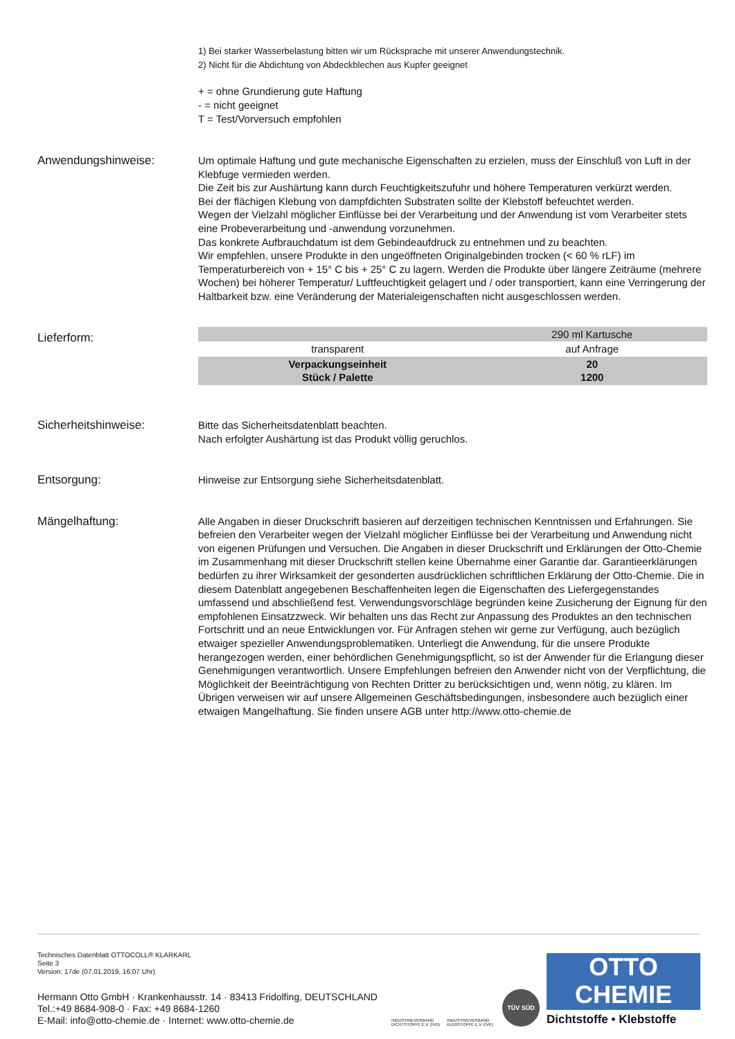1) Bei starker Wasserbelastung bitten wir um Rücksprache mit unserer Anwendungstechnik.
2) Nicht für die Abdichtung von Abdeckblechen aus Kupfer geeignet
+ = ohne Grundierung gute Haftung
- = nicht geeignet
T = Test/Vorversuch empfohlen
Anwendungshinweise: Um optimale Haftung und gute mechanische Eigenschaften zu erzielen, muss der Einschluß von Luft in der Klebfuge vermieden werden.
Die Zeit bis zur Aushärtung kann durch Feuchtigkeitszufuhr und höhere Temperaturen verkürzt werden.
Bei der flächigen Klebung von dampfdichten Substraten sollte der Klebstoff befeuchtet werden.
Wegen der Vielzahl möglicher Einflüsse bei der Verarbeitung und der Anwendung ist vom Verarbeiter stets eine Probeverarbeitung und -anwendung vorzunehmen.
Das konkrete Aufbrauchdatum ist dem Gebindeaufdruck zu entnehmen und zu beachten.
Wir empfehlen, unsere Produkte in den ungeöffneten Originalgebinden trocken (< 60 % rLF) im Temperaturbereich von + 15° C bis + 25° C zu lagern. Werden die Produkte über längere Zeiträume (mehrere Wochen) bei höherer Temperatur/ Luftfeuchtigkeit gelagert und / oder transportiert, kann eine Verringerung der Haltbarkeit bzw. eine Veränderung der Materialeigenschaften nicht ausgeschlossen werden.
Lieferform:
| | 290 ml Kartusche |
| transparent | auf Anfrage |
| Verpackungseinheit Stück / Palette | 20 1200 |
Sicherheitshinweise: Bitte das Sicherheitsdatenblatt beachten.
Nach erfolgter Aushärtung ist das Produkt völlig geruchlos.
Entsorgung: Hinweise zur Entsorgung siehe Sicherheitsdatenblatt.
Mängelhaftung: Alle Angaben in dieser Druckschrift basieren auf derzeitigen technischen Kenntnissen und Erfahrungen. Sie befreien den Verarbeiter wegen der Vielzahl möglicher Einflüsse bei der Verarbeitung und Anwendung nicht von eigenen Prüfungen und Versuchen. Die Angaben in dieser Druckschrift und Erklärungen der Otto-Chemie im Zusammenhang mit dieser Druckschrift stellen keine Übernahme einer Garantie dar. Garantieerklärungen bedürfen zu ihrer Wirksamkeit der gesonderten ausdrücklichen schriftlichen Erklärung der Otto-Chemie. Die in diesem Datenblatt angegebenen Beschaffenheiten legen die Eigenschaften des Liefergegenstandes umfassend und abschließend fest. Verwendungsvorschläge begründen keine Zusicherung der Eignung für den empfohlenen Einsatzzweck. Wir behalten uns das Recht zur Anpassung des Produktes an den technischen Fortschritt und an neue Entwicklungen vor. Für Anfragen stehen wir gerne zur Verfügung, auch bezüglich etwaiger spezieller Anwendungsproblematiken. Unterliegt die Anwendung, für die unsere Produkte herangezogen werden, einer behördlichen Genehmigungspflicht, so ist der Anwender für die Erlangung dieser Genehmigungen verantwortlich. Unsere Empfehlungen befreien den Anwender nicht von der Verpflichtung, die Möglichkeit der Beeinträchtigung von Rechten Dritter zu berücksichtigen und, wenn nötig, zu klären. Im Übrigen verweisen wir auf unsere Allgemeinen Geschäftsbedingungen, insbesondere auch bezüglich einer etwaigen Mangelhaftung. Sie finden unsere AGB unter http://www.otto-chemie.de
Technisches Datenblatt OTTOCOLL® KLARKARL
Seite 3
Version: 17de (07.01.2019, 16:07 Uhr)
Hermann Otto GmbH · Krankenhausstr. 14 · 83413 Fridolfing, DEUTSCHLAND
Tel.:+49 8684-908-0 · Fax: +49 8684-1260
E-Mail: info@otto-chemie.de · Internet: www.otto-chemie.de
INDUSTRIEVERBAND DICHTSTOFFE E.V. (IVD)
INDUSTRIEVERBAND KLEBSTOFFE E.V. (IVK)
TÜV SÜD
OTTO
CHEMIE
Dichtstoffe • Klebstoffe